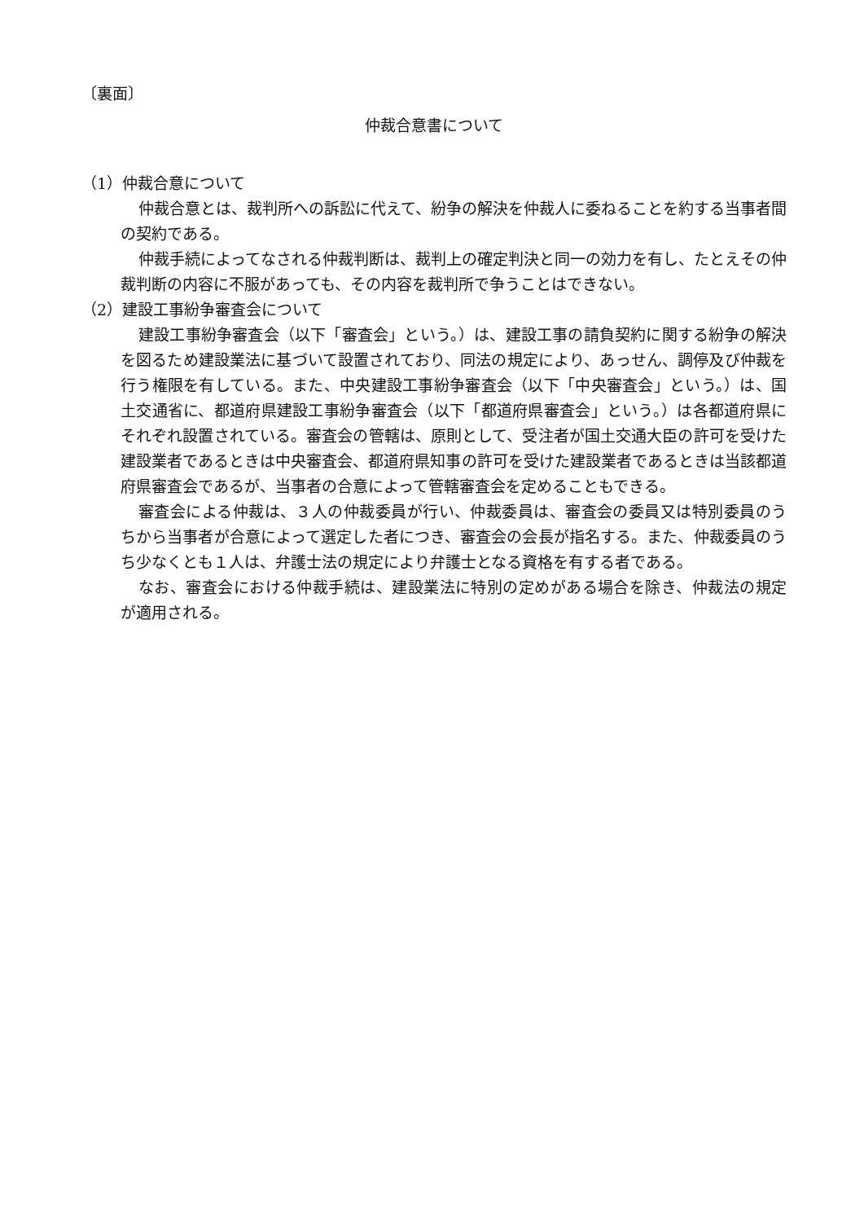〔裏面〕
仲裁合意書について
（1）仲裁合意について
仲裁合意とは、裁判所への訴訟に代えて、紛争の解決を仲裁人に委ねることを約する当事者間の契約である。
仲裁手続によってなされる仲裁判断は、裁判上の確定判決と同一の効力を有し、たとえその仲裁判断の内容に不服があっても、その内容を裁判所で争うことはできない。
（2）建設工事紛争審査会について
建設工事紛争審査会（以下「審査会」という。）は、建設工事の請負契約に関する紛争の解決を図るため建設業法に基づいて設置されており、同法の規定により、あっせん、調停及び仲裁を行う権限を有している。また、中央建設工事紛争審査会（以下「中央審査会」という。）は、国土交通省に、都道府県建設工事紛争審査会（以下「都道府県審査会」という。）は各都道府県にそれぞれ設置されている。審査会の管轄は、原則として、受注者が国土交通大臣の許可を受けた建設業者であるときは中央審査会、都道府県知事の許可を受けた建設業者であるときは当該都道府県審査会であるが、当事者の合意によって管轄審査会を定めることもできる。
審査会による仲裁は、３人の仲裁委員が行い、仲裁委員は、審査会の委員又は特別委員のうちから当事者が合意によって選定した者につき、審査会の会長が指名する。また、仲裁委員のうち少なくとも１人は、弁護士法の規定により弁護士となる資格を有する者である。
なお、審査会における仲裁手続は、建設業法に特別の定めがある場合を除き、仲裁法の規定が適用される。